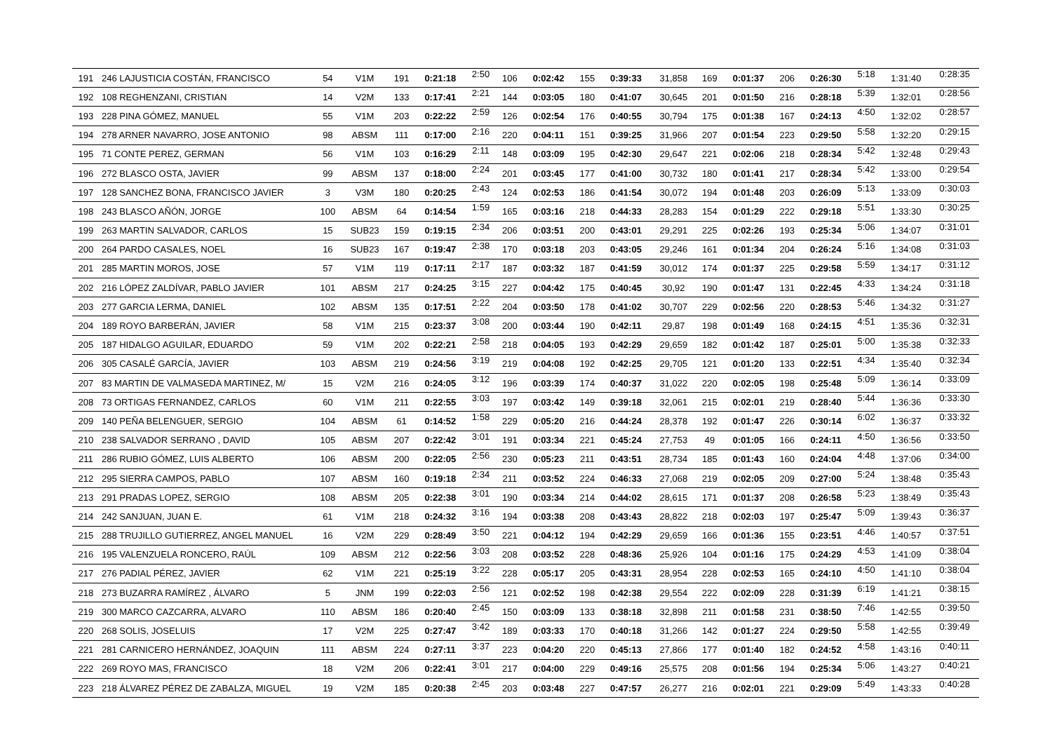| 191 | 246 LAJUSTICIA COSTÁN, FRANCISCO | 54 | V1M | 191 | 0:21:18 | 2:50 | 106 | 0:02:42 | 155 | 0:39:33 | 31,858 | 169 | 0:01:37 | 206 | 0:26:30 | 5:18 | 1:31:40 | 0:28:35 |
| 192 | 108 REGHENZANI, CRISTIAN | 14 | V2M | 133 | 0:17:41 | 2:21 | 144 | 0:03:05 | 180 | 0:41:07 | 30,645 | 201 | 0:01:50 | 216 | 0:28:18 | 5:39 | 1:32:01 | 0:28:56 |
| 193 | 228 PINA GÓMEZ, MANUEL | 55 | V1M | 203 | 0:22:22 | 2:59 | 126 | 0:02:54 | 176 | 0:40:55 | 30,794 | 175 | 0:01:38 | 167 | 0:24:13 | 4:50 | 1:32:02 | 0:28:57 |
| 194 | 278 ARNER NAVARRO, JOSE ANTONIO | 98 | ABSM | 111 | 0:17:00 | 2:16 | 220 | 0:04:11 | 151 | 0:39:25 | 31,966 | 207 | 0:01:54 | 223 | 0:29:50 | 5:58 | 1:32:20 | 0:29:15 |
| 195 | 71 CONTE PEREZ, GERMAN | 56 | V1M | 103 | 0:16:29 | 2:11 | 148 | 0:03:09 | 195 | 0:42:30 | 29,647 | 221 | 0:02:06 | 218 | 0:28:34 | 5:42 | 1:32:48 | 0:29:43 |
| 196 | 272 BLASCO OSTA, JAVIER | 99 | ABSM | 137 | 0:18:00 | 2:24 | 201 | 0:03:45 | 177 | 0:41:00 | 30,732 | 180 | 0:01:41 | 217 | 0:28:34 | 5:42 | 1:33:00 | 0:29:54 |
| 197 | 128 SANCHEZ BONA, FRANCISCO JAVIER | 3 | V3M | 180 | 0:20:25 | 2:43 | 124 | 0:02:53 | 186 | 0:41:54 | 30,072 | 194 | 0:01:48 | 203 | 0:26:09 | 5:13 | 1:33:09 | 0:30:03 |
| 198 | 243 BLASCO AÑÓN, JORGE | 100 | ABSM | 64 | 0:14:54 | 1:59 | 165 | 0:03:16 | 218 | 0:44:33 | 28,283 | 154 | 0:01:29 | 222 | 0:29:18 | 5:51 | 1:33:30 | 0:30:25 |
| 199 | 263 MARTIN SALVADOR, CARLOS | 15 | SUB23 | 159 | 0:19:15 | 2:34 | 206 | 0:03:51 | 200 | 0:43:01 | 29,291 | 225 | 0:02:26 | 193 | 0:25:34 | 5:06 | 1:34:07 | 0:31:01 |
| 200 | 264 PARDO CASALES, NOEL | 16 | SUB23 | 167 | 0:19:47 | 2:38 | 170 | 0:03:18 | 203 | 0:43:05 | 29,246 | 161 | 0:01:34 | 204 | 0:26:24 | 5:16 | 1:34:08 | 0:31:03 |
| 201 | 285 MARTIN MOROS, JOSE | 57 | V1M | 119 | 0:17:11 | 2:17 | 187 | 0:03:32 | 187 | 0:41:59 | 30,012 | 174 | 0:01:37 | 225 | 0:29:58 | 5:59 | 1:34:17 | 0:31:12 |
| 202 | 216 LÓPEZ ZALDÍVAR, PABLO JAVIER | 101 | ABSM | 217 | 0:24:25 | 3:15 | 227 | 0:04:42 | 175 | 0:40:45 | 30,92 | 190 | 0:01:47 | 131 | 0:22:45 | 4:33 | 1:34:24 | 0:31:18 |
| 203 | 277 GARCIA LERMA, DANIEL | 102 | ABSM | 135 | 0:17:51 | 2:22 | 204 | 0:03:50 | 178 | 0:41:02 | 30,707 | 229 | 0:02:56 | 220 | 0:28:53 | 5:46 | 1:34:32 | 0:31:27 |
| 204 | 189 ROYO BARBERÁN, JAVIER | 58 | V1M | 215 | 0:23:37 | 3:08 | 200 | 0:03:44 | 190 | 0:42:11 | 29,87 | 198 | 0:01:49 | 168 | 0:24:15 | 4:51 | 1:35:36 | 0:32:31 |
| 205 | 187 HIDALGO AGUILAR, EDUARDO | 59 | V1M | 202 | 0:22:21 | 2:58 | 218 | 0:04:05 | 193 | 0:42:29 | 29,659 | 182 | 0:01:42 | 187 | 0:25:01 | 5:00 | 1:35:38 | 0:32:33 |
| 206 | 305 CASALÉ GARCÍA, JAVIER | 103 | ABSM | 219 | 0:24:56 | 3:19 | 219 | 0:04:08 | 192 | 0:42:25 | 29,705 | 121 | 0:01:20 | 133 | 0:22:51 | 4:34 | 1:35:40 | 0:32:34 |
| 207 | 83 MARTIN DE VALMASEDA MARTINEZ, M/ | 15 | V2M | 216 | 0:24:05 | 3:12 | 196 | 0:03:39 | 174 | 0:40:37 | 31,022 | 220 | 0:02:05 | 198 | 0:25:48 | 5:09 | 1:36:14 | 0:33:09 |
| 208 | 73 ORTIGAS FERNANDEZ, CARLOS | 60 | V1M | 211 | 0:22:55 | 3:03 | 197 | 0:03:42 | 149 | 0:39:18 | 32,061 | 215 | 0:02:01 | 219 | 0:28:40 | 5:44 | 1:36:36 | 0:33:30 |
| 209 | 140 PEÑA BELENGUER, SERGIO | 104 | ABSM | 61 | 0:14:52 | 1:58 | 229 | 0:05:20 | 216 | 0:44:24 | 28,378 | 192 | 0:01:47 | 226 | 0:30:14 | 6:02 | 1:36:37 | 0:33:32 |
| 210 | 238 SALVADOR SERRANO , DAVID | 105 | ABSM | 207 | 0:22:42 | 3:01 | 191 | 0:03:34 | 221 | 0:45:24 | 27,753 | 49 | 0:01:05 | 166 | 0:24:11 | 4:50 | 1:36:56 | 0:33:50 |
| 211 | 286 RUBIO GÓMEZ, LUIS ALBERTO | 106 | ABSM | 200 | 0:22:05 | 2:56 | 230 | 0:05:23 | 211 | 0:43:51 | 28,734 | 185 | 0:01:43 | 160 | 0:24:04 | 4:48 | 1:37:06 | 0:34:00 |
| 212 | 295 SIERRA CAMPOS, PABLO | 107 | ABSM | 160 | 0:19:18 | 2:34 | 211 | 0:03:52 | 224 | 0:46:33 | 27,068 | 219 | 0:02:05 | 209 | 0:27:00 | 5:24 | 1:38:48 | 0:35:43 |
| 213 | 291 PRADAS LOPEZ, SERGIO | 108 | ABSM | 205 | 0:22:38 | 3:01 | 190 | 0:03:34 | 214 | 0:44:02 | 28,615 | 171 | 0:01:37 | 208 | 0:26:58 | 5:23 | 1:38:49 | 0:35:43 |
| 214 | 242 SANJUAN, JUAN E. | 61 | V1M | 218 | 0:24:32 | 3:16 | 194 | 0:03:38 | 208 | 0:43:43 | 28,822 | 218 | 0:02:03 | 197 | 0:25:47 | 5:09 | 1:39:43 | 0:36:37 |
| 215 | 288 TRUJILLO GUTIERREZ, ANGEL MANUEL | 16 | V2M | 229 | 0:28:49 | 3:50 | 221 | 0:04:12 | 194 | 0:42:29 | 29,659 | 166 | 0:01:36 | 155 | 0:23:51 | 4:46 | 1:40:57 | 0:37:51 |
| 216 | 195 VALENZUELA RONCERO, RAÚL | 109 | ABSM | 212 | 0:22:56 | 3:03 | 208 | 0:03:52 | 228 | 0:48:36 | 25,926 | 104 | 0:01:16 | 175 | 0:24:29 | 4:53 | 1:41:09 | 0:38:04 |
| 217 | 276 PADIAL PÉREZ, JAVIER | 62 | V1M | 221 | 0:25:19 | 3:22 | 228 | 0:05:17 | 205 | 0:43:31 | 28,954 | 228 | 0:02:53 | 165 | 0:24:10 | 4:50 | 1:41:10 | 0:38:04 |
| 218 | 273 BUZARRA RAMÍREZ , ÁLVARO | 5 | JNM | 199 | 0:22:03 | 2:56 | 121 | 0:02:52 | 198 | 0:42:38 | 29,554 | 222 | 0:02:09 | 228 | 0:31:39 | 6:19 | 1:41:21 | 0:38:15 |
| 219 | 300 MARCO CAZCARRA, ALVARO | 110 | ABSM | 186 | 0:20:40 | 2:45 | 150 | 0:03:09 | 133 | 0:38:18 | 32,898 | 211 | 0:01:58 | 231 | 0:38:50 | 7:46 | 1:42:55 | 0:39:50 |
| 220 | 268 SOLIS, JOSELUIS | 17 | V2M | 225 | 0:27:47 | 3:42 | 189 | 0:03:33 | 170 | 0:40:18 | 31,266 | 142 | 0:01:27 | 224 | 0:29:50 | 5:58 | 1:42:55 | 0:39:49 |
| 221 | 281 CARNICERO HERNÁNDEZ, JOAQUIN | 111 | ABSM | 224 | 0:27:11 | 3:37 | 223 | 0:04:20 | 220 | 0:45:13 | 27,866 | 177 | 0:01:40 | 182 | 0:24:52 | 4:58 | 1:43:16 | 0:40:11 |
| 222 | 269 ROYO MAS, FRANCISCO | 18 | V2M | 206 | 0:22:41 | 3:01 | 217 | 0:04:00 | 229 | 0:49:16 | 25,575 | 208 | 0:01:56 | 194 | 0:25:34 | 5:06 | 1:43:27 | 0:40:21 |
| 223 | 218 ÁLVAREZ PÉREZ DE ZABALZA, MIGUEL | 19 | V2M | 185 | 0:20:38 | 2:45 | 203 | 0:03:48 | 227 | 0:47:57 | 26,277 | 216 | 0:02:01 | 221 | 0:29:09 | 5:49 | 1:43:33 | 0:40:28 |